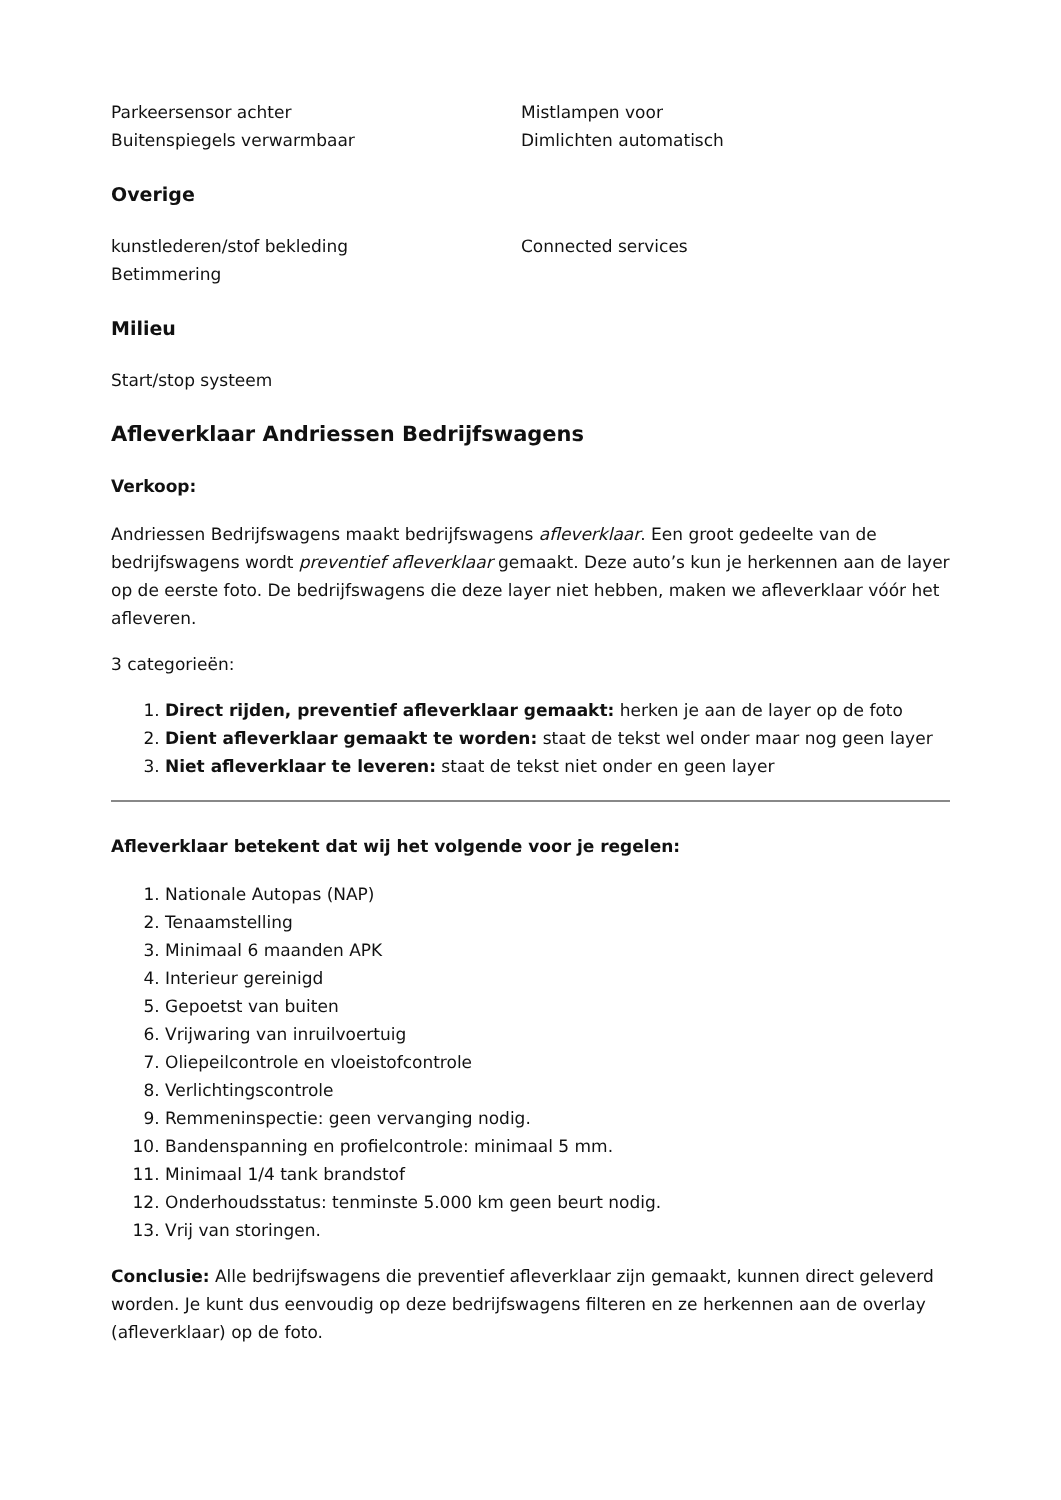Parkeersensor achter
Buitenspiegels verwarmbaar
Mistlampen voor
Dimlichten automatisch
Overige
kunstlederen/stof bekleding
Betimmering
Connected services
Milieu
Start/stop systeem
Afleverklaar Andriessen Bedrijfswagens
Verkoop:
Andriessen Bedrijfswagens maakt bedrijfswagens afleverklaar. Een groot gedeelte van de bedrijfswagens wordt preventief afleverklaar gemaakt. Deze auto’s kun je herkennen aan de layer op de eerste foto. De bedrijfswagens die deze layer niet hebben, maken we afleverklaar vóór het afleveren.
3 categorieën:
1. Direct rijden, preventief afleverklaar gemaakt: herken je aan de layer op de foto
2. Dient afleverklaar gemaakt te worden: staat de tekst wel onder maar nog geen layer
3. Niet afleverklaar te leveren: staat de tekst niet onder en geen layer
Afleverklaar betekent dat wij het volgende voor je regelen:
1. Nationale Autopas (NAP)
2. Tenaamstelling
3. Minimaal 6 maanden APK
4. Interieur gereinigd
5. Gepoetst van buiten
6. Vrijwaring van inruilvoertuig
7. Oliepeilcontrole en vloeistofcontrole
8. Verlichtingscontrole
9. Remmeninspectie: geen vervanging nodig.
10. Bandenspanning en profielcontrole: minimaal 5 mm.
11. Minimaal 1/4 tank brandstof
12. Onderhoudsstatus: tenminste 5.000 km geen beurt nodig.
13. Vrij van storingen.
Conclusie: Alle bedrijfswagens die preventief afleverklaar zijn gemaakt, kunnen direct geleverd worden. Je kunt dus eenvoudig op deze bedrijfswagens filteren en ze herkennen aan de overlay (afleverklaar) op de foto.